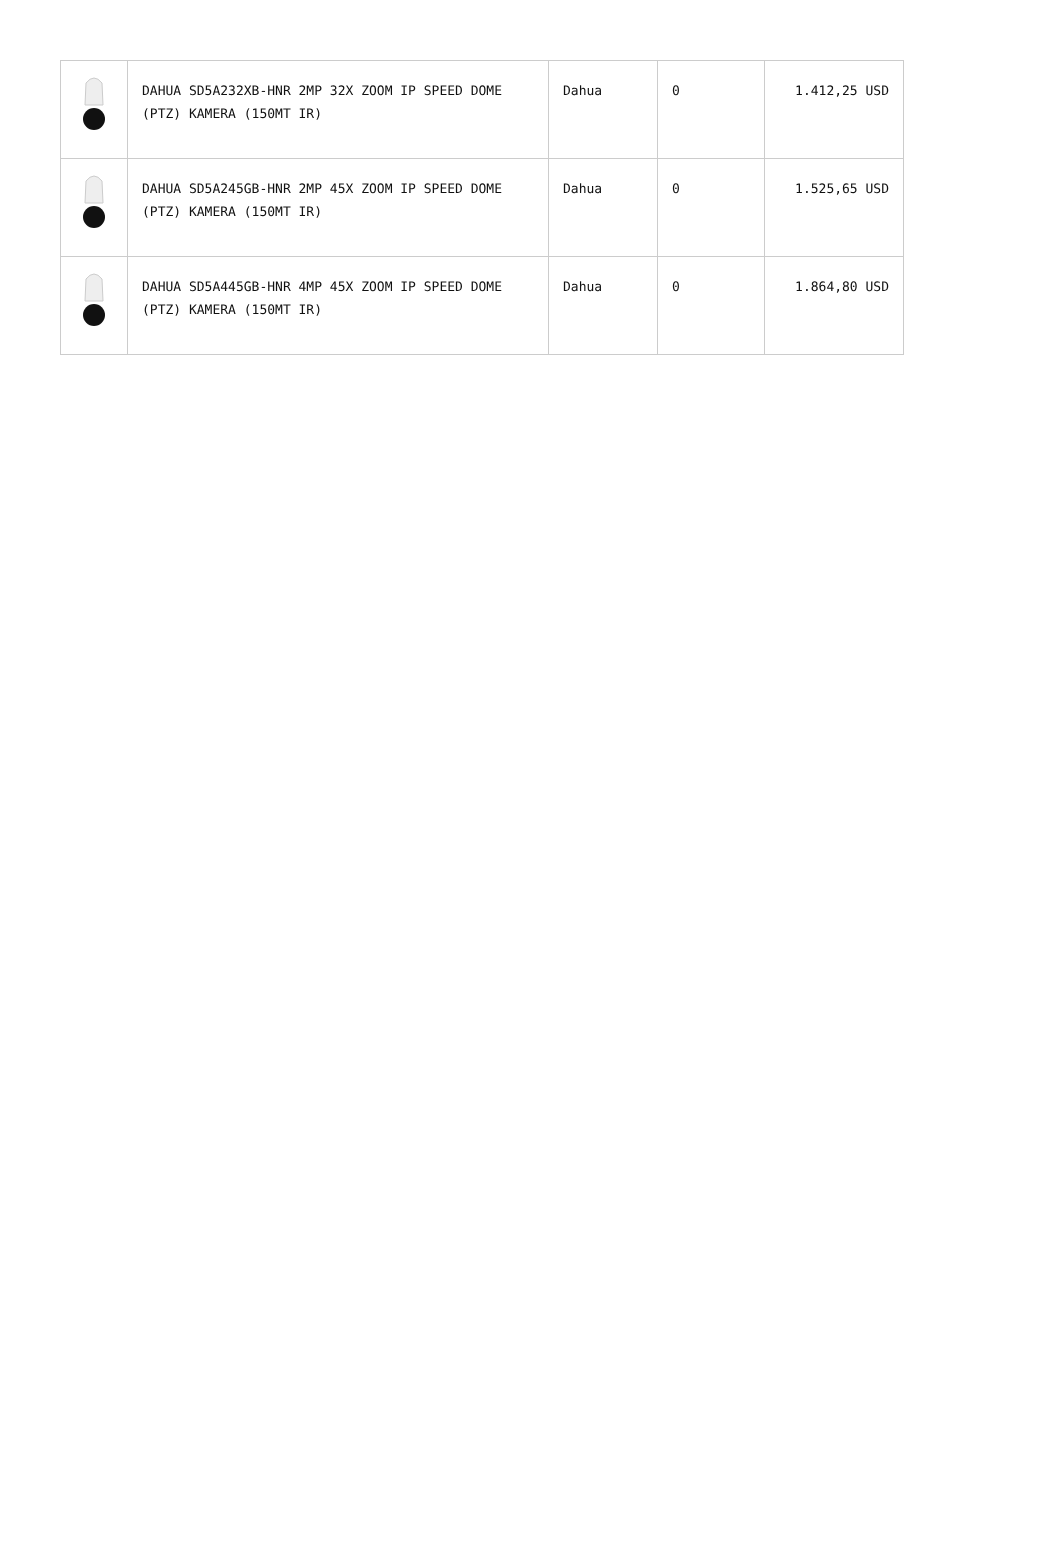| | DAHUA SD5A232XB-HNR 2MP 32X ZOOM IP SPEED DOME (PTZ) KAMERA (150MT IR) | Dahua | 0 | 1.412,25 USD |
| | DAHUA SD5A245GB-HNR 2MP 45X ZOOM IP SPEED DOME (PTZ) KAMERA (150MT IR) | Dahua | 0 | 1.525,65 USD |
| | DAHUA SD5A445GB-HNR 4MP 45X ZOOM IP SPEED DOME (PTZ) KAMERA (150MT IR) | Dahua | 0 | 1.864,80 USD |